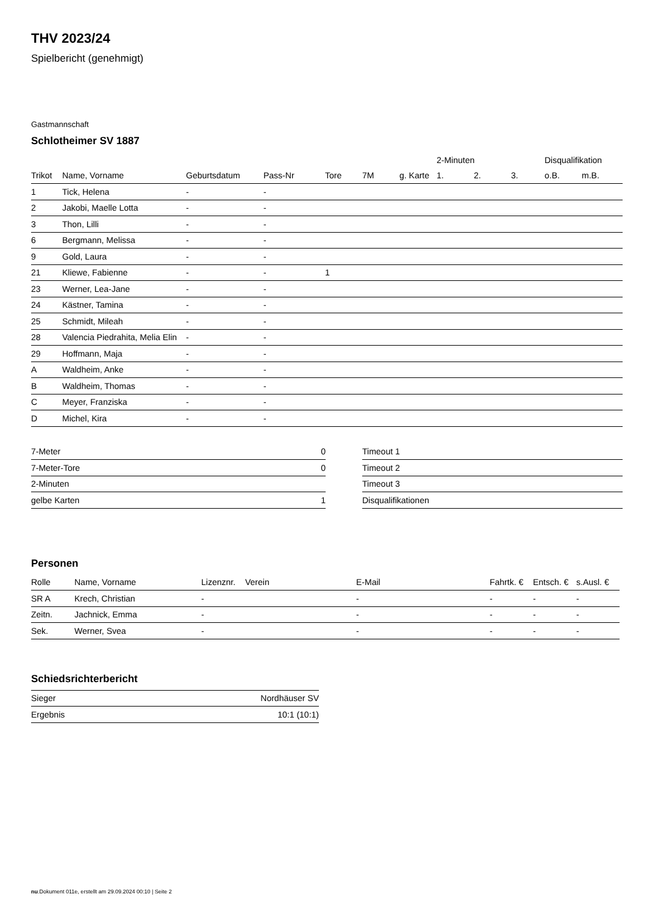THV 2023/24
Spielbericht (genehmigt)
Gastmannschaft
Schlotheimer SV 1887
| | | | | | | | 2-Minuten | | | Disqualifikation | |
| --- | --- | --- | --- | --- | --- | --- | --- | --- | --- | --- | --- |
| Trikot | Name, Vorname | Geburtsdatum | Pass-Nr | Tore | 7M | g. Karte | 1. | 2. | 3. | o.B. | m.B. |
| 1 | Tick, Helena | - | - | | | | | | | | |
| 2 | Jakobi, Maelle Lotta | - | - | | | | | | | | |
| 3 | Thon, Lilli | - | - | | | | | | | | |
| 6 | Bergmann, Melissa | - | - | | | | | | | | |
| 9 | Gold, Laura | - | - | | | | | | | | |
| 21 | Kliewe, Fabienne | - | - | 1 | | | | | | | |
| 23 | Werner, Lea-Jane | - | - | | | | | | | | |
| 24 | Kästner, Tamina | - | - | | | | | | | | |
| 25 | Schmidt, Mileah | - | - | | | | | | | | |
| 28 | Valencia Piedrahita, Melia Elin | - | - | | | | | | | | |
| 29 | Hoffmann, Maja | - | - | | | | | | | | |
| A | Waldheim, Anke | - | - | | | | | | | | |
| B | Waldheim, Thomas | - | - | | | | | | | | |
| C | Meyer, Franziska | - | - | | | | | | | | |
| D | Michel, Kira | - | - | | | | | | | | |
| 7-Meter | 0 |
| 7-Meter-Tore | 0 |
| 2-Minuten | |
| gelbe Karten | 1 |
| Timeout 1 |
| Timeout 2 |
| Timeout 3 |
| Disqualifikationen |
Personen
| Rolle | Name, Vorname | Lizenznr. | Verein | E-Mail | Fahrtk. € | Entsch. € | s.Ausl. € |
| --- | --- | --- | --- | --- | --- | --- | --- |
| SR A | Krech, Christian | - | | - | - | - | - |
| Zeitn. | Jachnick, Emma | - | | - | - | - | - |
| Sek. | Werner, Svea | - | | - | - | - | - |
Schiedsrichterbericht
| Sieger | Nordhäuser SV |
| Ergebnis | 10:1 (10:1) |
nu.Dokument 011e, erstellt am 29.09.2024 00:10 | Seite 2